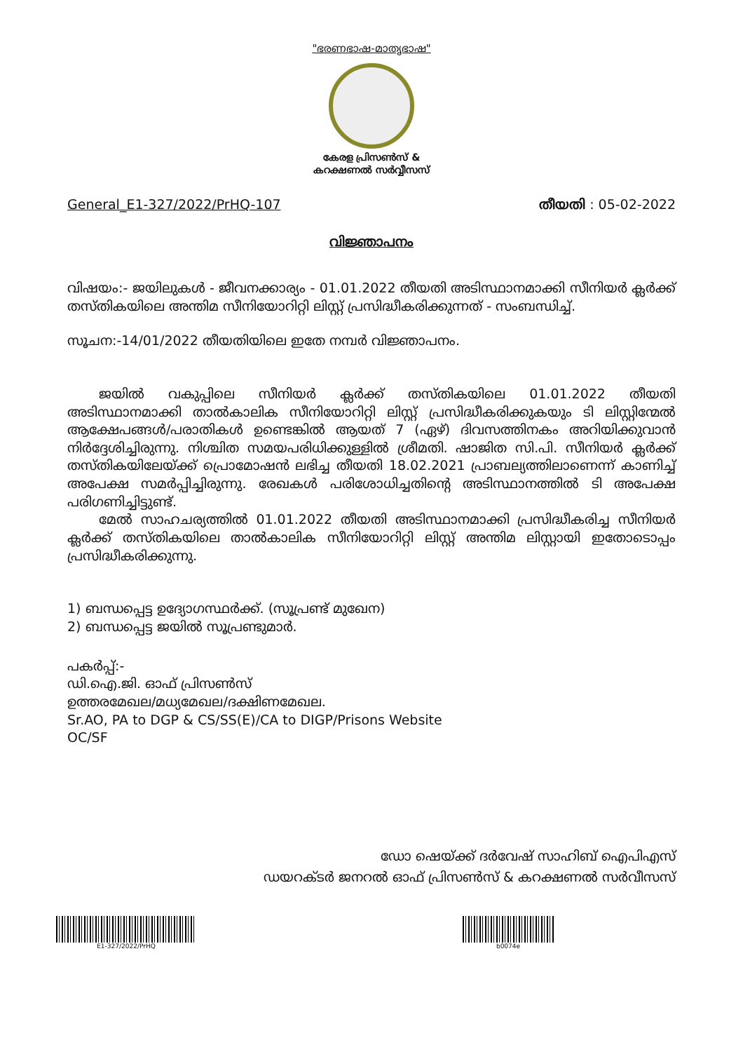"ഭരണഭാഷ-മാതൃഭാഷ"
കേരള പ്രിസൺസ് &
കറക്ഷണൽ സർവ്വീസസ്
General_E1-327/2022/PrHQ-107 തീയതി : 05-02-2022
വിജ്ഞാപനം
വിഷയം:- ജയിലുകൾ - ജീവനക്കാര്യം - 01.01.2022 തീയതി അടിസ്ഥാനമാക്കി സീനിയർ ക്ലർക്ക് തസ്തികയിലെ അന്തിമ സീനിയോറിറ്റി ലിസ്റ്റ് പ്രസിദ്ധീകരിക്കുന്നത് - സംബന്ധിച്ച്.
സൂചന:-14/01/2022 തീയതിയിലെ ഇതേ നമ്പർ വിജ്ഞാപനം.
ജയിൽ വകുപ്പിലെ സീനിയർ ക്ലർക്ക് തസ്തികയിലെ 01.01.2022 തീയതി അടിസ്ഥാനമാക്കി താൽകാലിക സീനിയോറിറ്റി ലിസ്റ്റ് പ്രസിദ്ധീകരിക്കുകയും ടി ലിസ്റ്റിന്മേൽ ആക്ഷേപങ്ങൾ/പരാതികൾ ഉണ്ടെങ്കിൽ ആയത് 7 (ഏഴ്) ദിവസത്തിനകം അറിയിക്കുവാൻ നിർദ്ദേശിച്ചിരുന്നു. നിശ്ചിത സമയപരിധിക്കുള്ളിൽ ശ്രീമതി. ഷാജിത സി.പി. സീനിയർ ക്ലർക്ക് തസ്തികയിലേയ്ക്ക് പ്രൊമോഷൻ ലഭിച്ച തീയതി 18.02.2021 പ്രാബല്യത്തിലാണെന്ന് കാണിച്ച് അപേക്ഷ സമർപ്പിച്ചിരുന്നു. രേഖകൾ പരിശോധിച്ചതിന്റെ അടിസ്ഥാനത്തിൽ ടി അപേക്ഷ പരിഗണിച്ചിട്ടുണ്ട്.
മേൽ സാഹചര്യത്തിൽ 01.01.2022 തീയതി അടിസ്ഥാനമാക്കി പ്രസിദ്ധീകരിച്ച സീനിയർ ക്ലർക്ക് തസ്തികയിലെ താൽകാലിക സീനിയോറിറ്റി ലിസ്റ്റ് അന്തിമ ലിസ്റ്റായി ഇതോടൊപ്പം പ്രസിദ്ധീകരിക്കുന്നു.
1) ബന്ധപ്പെട്ട ഉദ്യോഗസ്ഥർക്ക്. (സൂപ്രണ്ട് മുഖേന)
2) ബന്ധപ്പെട്ട ജയിൽ സൂപ്രണ്ടുമാർ.
പകർപ്പ്:-
ഡി.ഐ.ജി. ഓഫ് പ്രിസൺസ്
ഉത്തരമേഖല/മധ്യമേഖല/ദക്ഷിണമേഖല.
Sr.AO, PA to DGP & CS/SS(E)/CA to DIGP/Prisons Website
OC/SF
ഡോ ഷെയ്ക്ക് ദർവേഷ് സാഹിബ് ഐപിഎസ്
ഡയറക്ടർ ജനറൽ ഓഫ് പ്രിസൺസ് & കറക്ഷണൽ സർവീസസ്
E1-327/2022/PrHQ b0074e